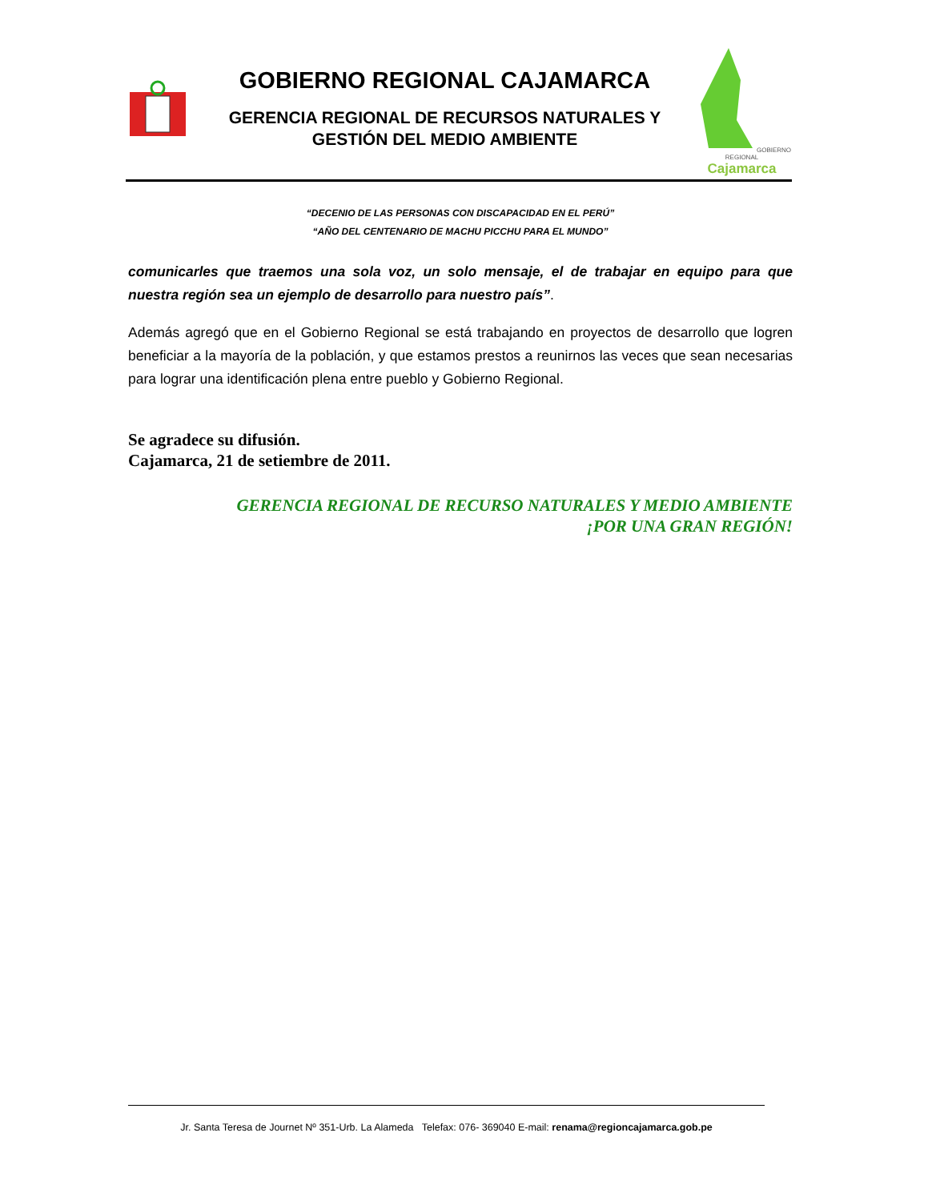GOBIERNO REGIONAL CAJAMARCA
GERENCIA REGIONAL DE RECURSOS NATURALES Y
GESTIÓN DEL MEDIO AMBIENTE
GOBIERNO REGIONAL
Cajamarca
“DECENIO DE LAS PERSONAS CON DISCAPACIDAD EN EL PERÚ”
“AÑO DEL CENTENARIO DE MACHU PICCHU PARA EL MUNDO”
comunicarles que traemos una sola voz, un solo mensaje, el de trabajar en equipo para que nuestra región sea un ejemplo de desarrollo para nuestro país”.
Además agregó que en el Gobierno Regional se está trabajando en proyectos de desarrollo que logren beneficiar a la mayoría de la población, y que estamos prestos a reunirnos las veces que sean necesarias para lograr una identificación plena entre pueblo y Gobierno Regional.
Se agradece su difusión.
Cajamarca, 21 de setiembre de 2011.
GERENCIA REGIONAL DE RECURSO NATURALES Y MEDIO AMBIENTE
¡POR UNA GRAN REGIÓN!
Jr. Santa Teresa de Journet Nº 351-Urb. La Alameda Telefax: 076- 369040 E-mail: renama@regioncajamarca.gob.pe